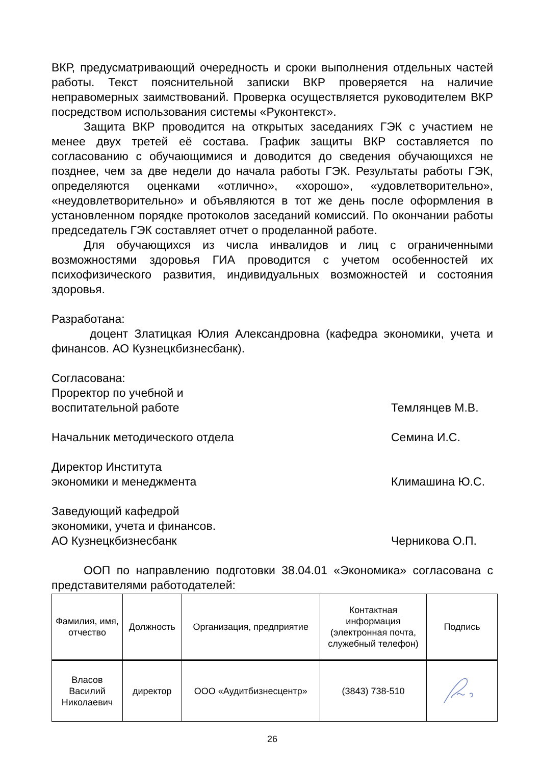ВКР, предусматривающий очередность и сроки выполнения отдельных частей работы. Текст пояснительной записки ВКР проверяется на наличие неправомерных заимствований. Проверка осуществляется руководителем ВКР посредством использования системы «Руконтекст».
Защита ВКР проводится на открытых заседаниях ГЭК с участием не менее двух третей её состава. График защиты ВКР составляется по согласованию с обучающимися и доводится до сведения обучающихся не позднее, чем за две недели до начала работы ГЭК. Результаты работы ГЭК, определяются оценками «отлично», «хорошо», «удовлетворительно», «неудовлетворительно» и объявляются в тот же день после оформления в установленном порядке протоколов заседаний комиссий. По окончании работы председатель ГЭК составляет отчет о проделанной работе.
Для обучающихся из числа инвалидов и лиц с ограниченными возможностями здоровья ГИА проводится с учетом особенностей их психофизического развития, индивидуальных возможностей и состояния здоровья.
Разработана:
доцент Златицкая Юлия Александровна (кафедра экономики, учета и финансов. АО Кузнецкбизнесбанк).
Согласована:
Проректор по учебной и
воспитательной работе Темлянцев М.В.
Начальник методического отдела Семина И.С.
Директор Института
экономики и менеджмента Климашина Ю.С.
Заведующий кафедрой
экономики, учета и финансов.
АО Кузнецкбизнесбанк Черникова О.П.
ООП по направлению подготовки 38.04.01 «Экономика» согласована с представителями работодателей:
| Фамилия, имя, отчество | Должность | Организация, предприятие | Контактная информация (электронная почта, служебный телефон) | Подпись |
| --- | --- | --- | --- | --- |
| Власов Василий Николаевич | директор | ООО «Аудитбизнесцентр» | (3843) 738-510 | |
26